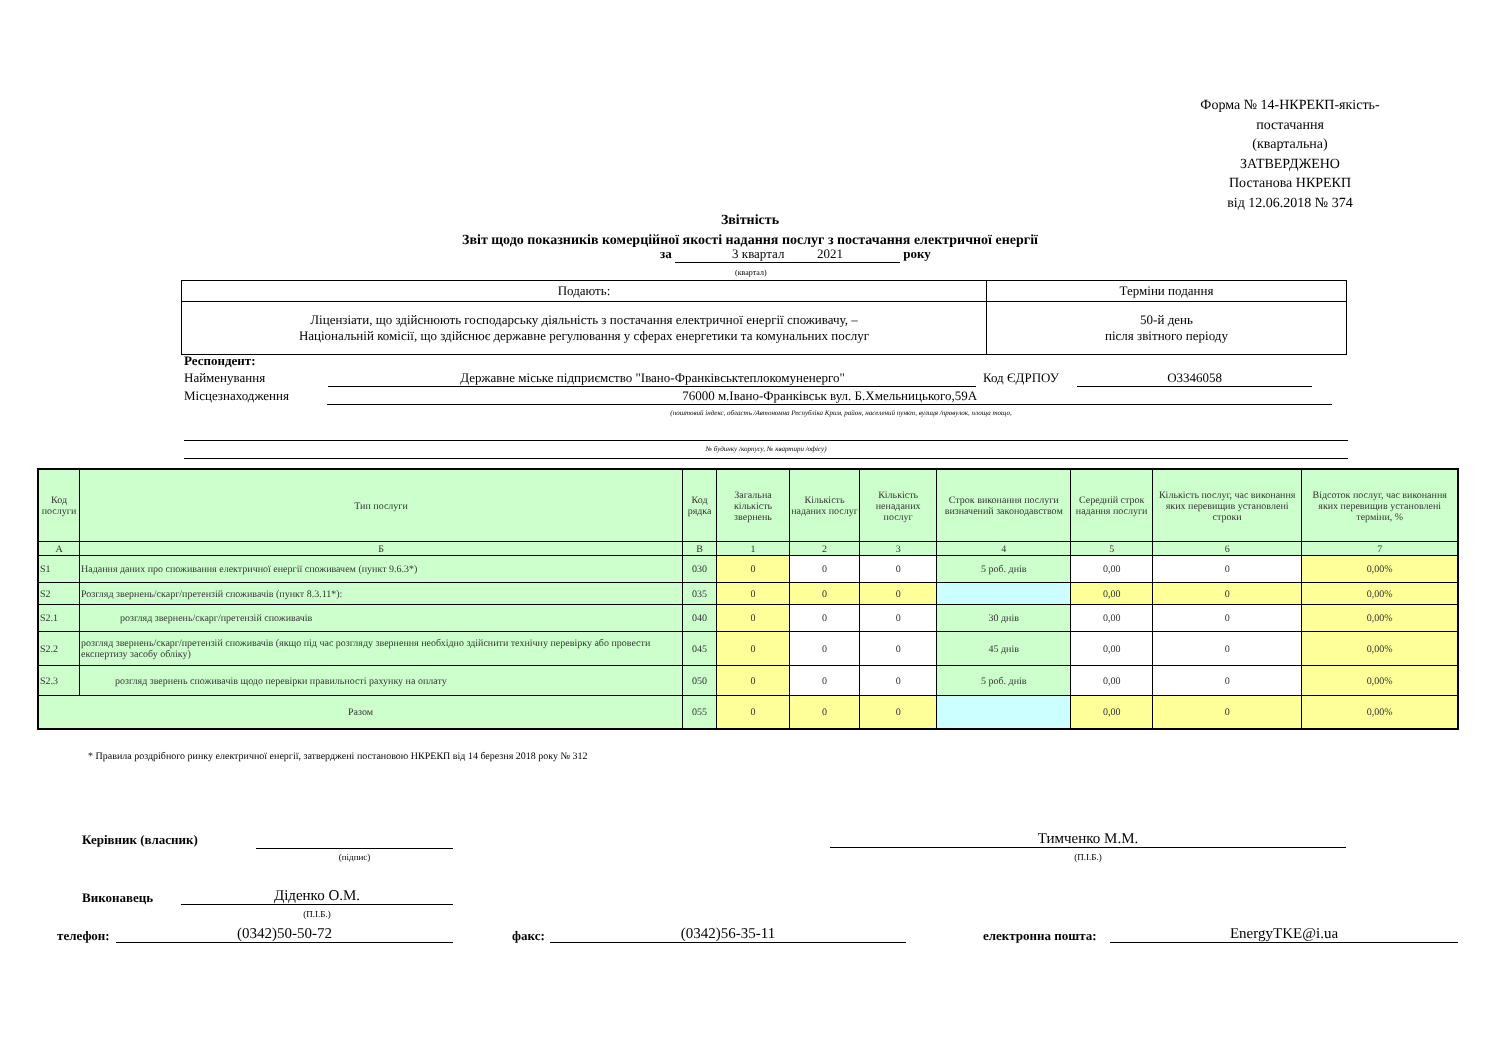Форма № 14-НКРЕКП-якість-постачання
(квартальна)
ЗАТВЕРДЖЕНО
Постанова НКРЕКП
від 12.06.2018 № 374
Звітність
Звіт щодо показників комерційної якості надання послуг з постачання електричної енергії
за 3 квартал 2021 року
(квартал)
| Подають: | Терміни подання |
| Ліцензіати, що здійснюють господарську діяльність з постачання електричної енергії споживачу, – Національній комісії, що здійснює державне регулювання у сферах енергетики та комунальних послуг | 50-й день після звітного періоду |
Респондент:
Найменування Державне міське підприємство "Івано-Франківськтеплокомуненерго" Код ЄДРПОУ О3346058
Місцезнаходження 76000 м.Івано-Франківськ вул. Б.Хмельницького,59А
(поштовий індекс, область /Автономна Республіка Крим, район, населений пункт, вулиця /провулок, площа тощо,
№ будинку /корпусу, № квартири /офісу)
| Код послуги | Тип послуги | Код рядка | Загальна кількість звернень | Кількість наданих послуг | Кількість ненаданих послуг | Строк виконання послуги визначений законодавством | Середній строк надання послуги | Кількість послуг, час виконання яких перевищив установлені строки | Відсоток послуг, час виконання яких перевищив установлені терміни, % |
| --- | --- | --- | --- | --- | --- | --- | --- | --- | --- |
| А | Б | В | 1 | 2 | 3 | 4 | 5 | 6 | 7 |
| S1 | Надання даних про споживання електричної енергії споживачем (пункт 9.6.3*) | 030 | 0 | 0 | 0 | 5 роб. днів | 0,00 | 0 | 0,00% |
| S2 | Розгляд звернень/скарг/претензій споживачів (пункт 8.3.11*): | 035 | 0 | 0 | 0 | | 0,00 | 0 | 0,00% |
| S2.1 | розгляд звернень/скарг/претензій споживачів | 040 | 0 | 0 | 0 | 30 днів | 0,00 | 0 | 0,00% |
| S2.2 | розгляд звернень/скарг/претензій споживачів (якщо під час розгляду звернення необхідно здійснити технічну перевірку або провести експертизу засобу обліку) | 045 | 0 | 0 | 0 | 45 днів | 0,00 | 0 | 0,00% |
| S2.3 | розгляд звернень споживачів щодо перевірки правильності рахунку на оплату | 050 | 0 | 0 | 0 | 5 роб. днів | 0,00 | 0 | 0,00% |
| Разом | | 055 | 0 | 0 | 0 | | 0,00 | 0 | 0,00% |
* Правила роздрібного ринку електричної енергії, затверджені постановою НКРЕКП від 14 березня 2018 року № 312
Керівник (власник)
(підпис)
Тимченко М.М.
(П.І.Б.)
Виконавець Діденко О.М.
(П.І.Б.)
телефон: (0342)50-50-72 факс: (0342)56-35-11 електронна пошта: EnergyTKE@i.ua